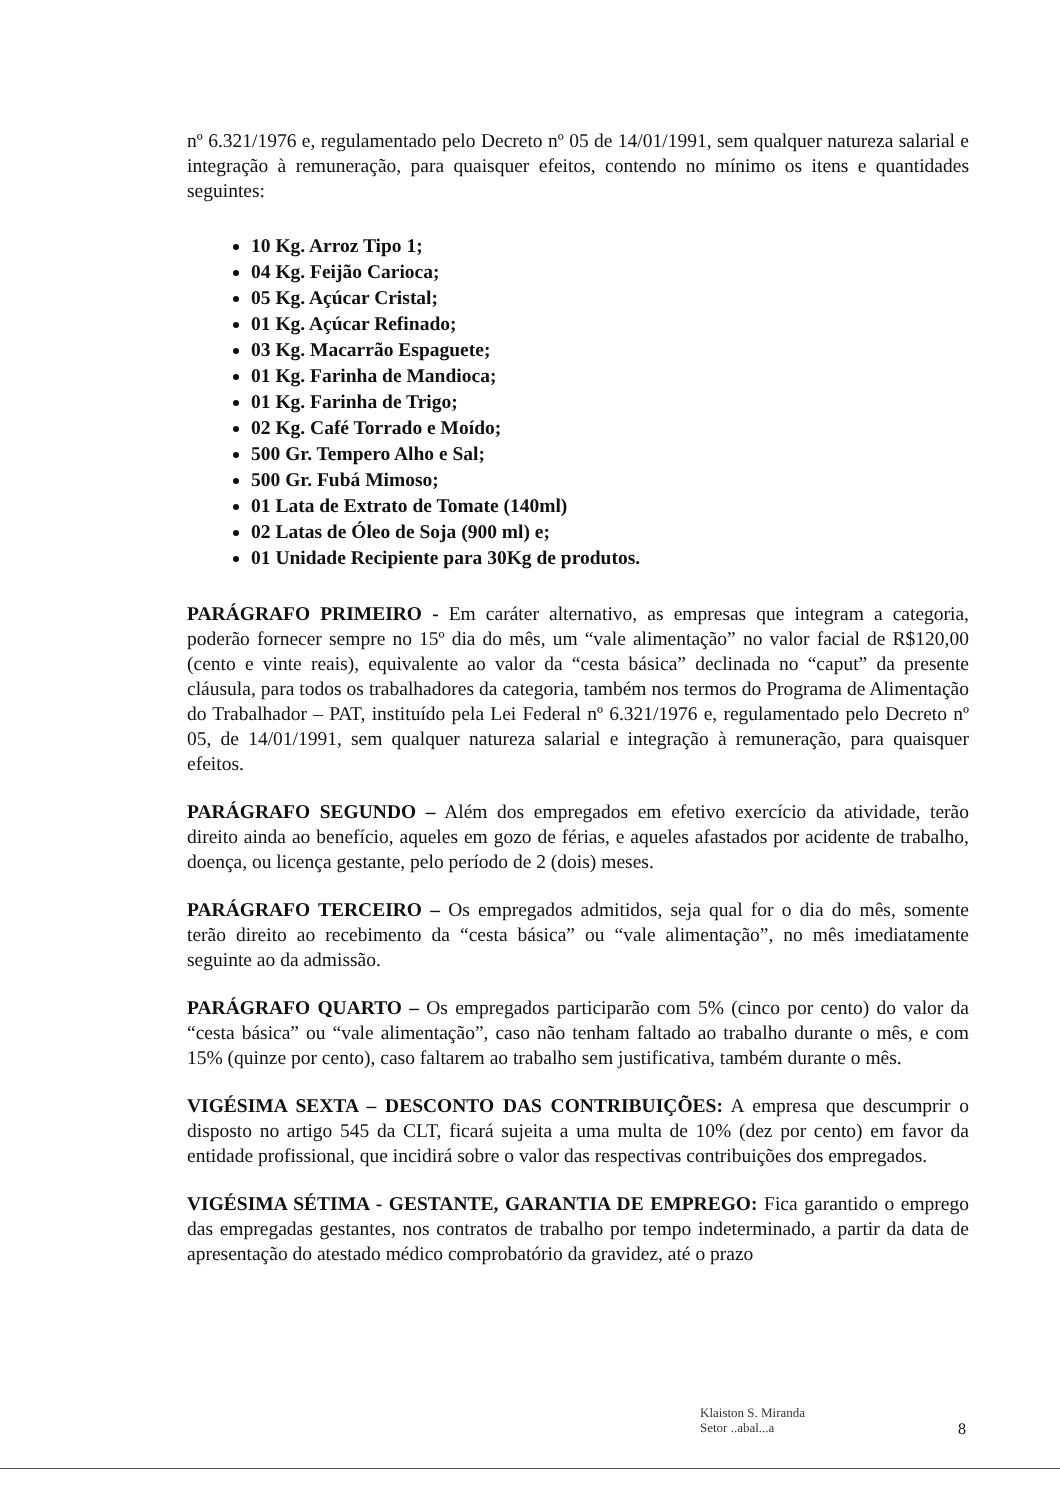nº 6.321/1976 e, regulamentado pelo Decreto nº 05 de 14/01/1991, sem qualquer natureza salarial e integração à remuneração, para quaisquer efeitos, contendo no mínimo os itens e quantidades seguintes:
10 Kg. Arroz Tipo 1;
04 Kg. Feijão Carioca;
05 Kg. Açúcar Cristal;
01 Kg. Açúcar Refinado;
03 Kg. Macarrão Espaguete;
01 Kg. Farinha de Mandioca;
01 Kg. Farinha de Trigo;
02 Kg. Café Torrado e Moído;
500 Gr. Tempero Alho e Sal;
500 Gr. Fubá Mimoso;
01 Lata de Extrato de Tomate (140ml)
02 Latas de Óleo de Soja (900 ml) e;
01 Unidade Recipiente para 30Kg de produtos.
PARÁGRAFO PRIMEIRO - Em caráter alternativo, as empresas que integram a categoria, poderão fornecer sempre no 15º dia do mês, um “vale alimentação” no valor facial de R$120,00 (cento e vinte reais), equivalente ao valor da “cesta básica” declinada no “caput” da presente cláusula, para todos os trabalhadores da categoria, também nos termos do Programa de Alimentação do Trabalhador – PAT, instituído pela Lei Federal nº 6.321/1976 e, regulamentado pelo Decreto nº 05, de 14/01/1991, sem qualquer natureza salarial e integração à remuneração, para quaisquer efeitos.
PARÁGRAFO SEGUNDO – Além dos empregados em efetivo exercício da atividade, terão direito ainda ao benefício, aqueles em gozo de férias, e aqueles afastados por acidente de trabalho, doença, ou licença gestante, pelo período de 2 (dois) meses.
PARÁGRAFO TERCEIRO – Os empregados admitidos, seja qual for o dia do mês, somente terão direito ao recebimento da “cesta básica” ou “vale alimentação”, no mês imediatamente seguinte ao da admissão.
PARÁGRAFO QUARTO – Os empregados participarão com 5% (cinco por cento) do valor da “cesta básica” ou “vale alimentação”, caso não tenham faltado ao trabalho durante o mês, e com 15% (quinze por cento), caso faltarem ao trabalho sem justificativa, também durante o mês.
VIGÉSIMA SEXTA – DESCONTO DAS CONTRIBUIÇÕES: A empresa que descumprir o disposto no artigo 545 da CLT, ficará sujeita a uma multa de 10% (dez por cento) em favor da entidade profissional, que incidirá sobre o valor das respectivas contribuições dos empregados.
VIGÉSIMA SÉTIMA - GESTANTE, GARANTIA DE EMPREGO: Fica garantido o emprego das empregadas gestantes, nos contratos de trabalho por tempo indeterminado, a partir da data de apresentação do atestado médico comprobatório da gravidez, até o prazo
Klaiston S. Miranda
Setor ..abal...a
8